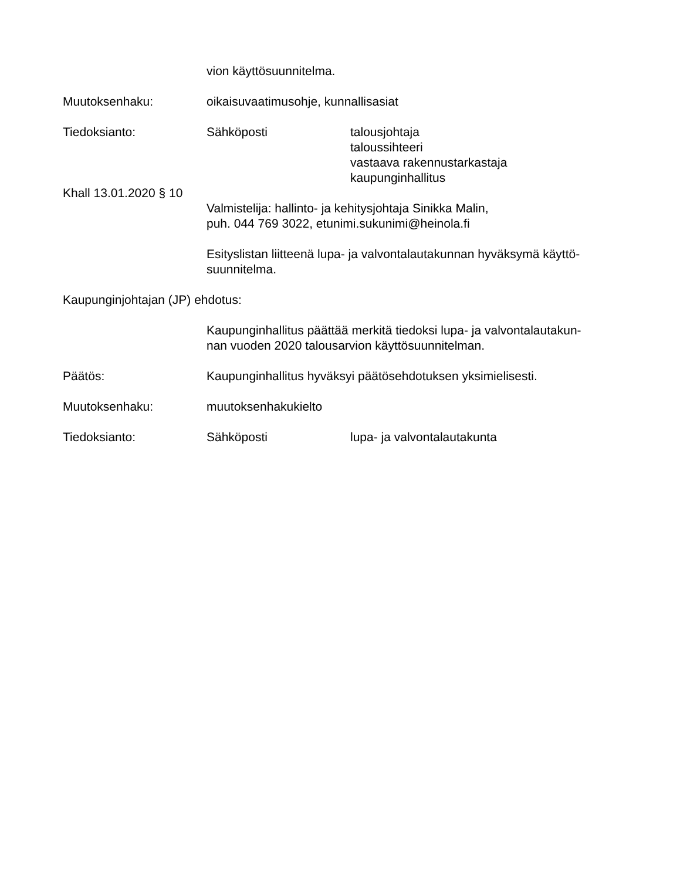vion käyttösuunnitelma.
Muutoksenhaku: oikaisuvaatimusohje, kunnallisasiat
Tiedoksianto: Sähköposti talousjohtaja
taloussihteeri
vastaava rakennustarkastaja
kaupunginhallitus
Khall 13.01.2020 § 10
Valmistelija: hallinto- ja kehitysjohtaja Sinikka Malin,
puh. 044 769 3022, etunimi.sukunimi@heinola.fi
Esityslistan liitteenä lupa- ja valvontalautakunnan hyväksymä käyttö-
suunnitelma.
Kaupunginjohtajan (JP) ehdotus:
Kaupunginhallitus päättää merkitä tiedoksi lupa- ja valvontalautakun-
nan vuoden 2020 talousarvion käyttösuunnitelman.
Päätös: Kaupunginhallitus hyväksyi päätösehdotuksen yksimielisesti.
Muutoksenhaku: muutoksenhakukielto
Tiedoksianto: Sähköposti lupa- ja valvontalautakunta